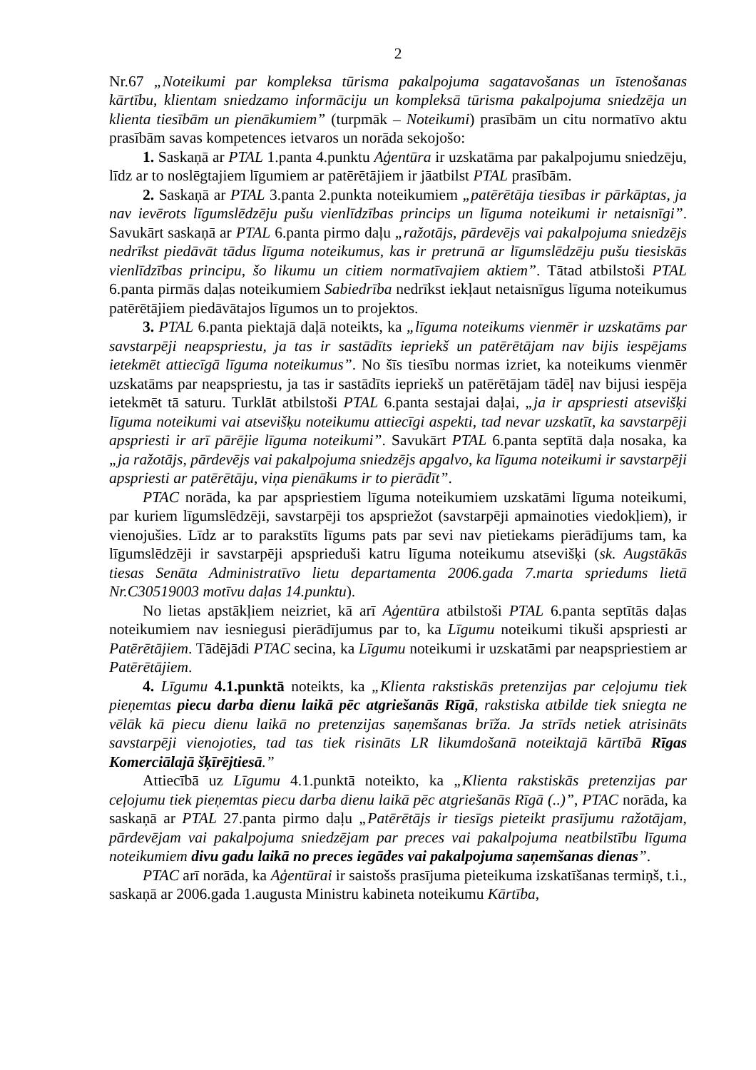2
Nr.67 „Noteikumi par kompleksa tūrisma pakalpojuma sagatavošanas un īstenošanas kārtību, klientam sniedzamo informāciju un kompleksā tūrisma pakalpojuma sniedzēja un klienta tiesībām un pienākumiem” (turpmāk – Noteikumi) prasībām un citu normatīvo aktu prasībām savas kompetences ietvaros un norāda sekojošo:
1. Saskaņā ar PTAL 1.panta 4.punktu Aģentūra ir uzskatāma par pakalpojumu sniedzēju, līdz ar to noslēgtajiem līgumiem ar patērētājiem ir jāatbilst PTAL prasībām.
2. Saskaņā ar PTAL 3.panta 2.punkta noteikumiem „patērētāja tiesības ir pārkāptas, ja nav ievērots līgumslēdzēju pušu vienlīdzības princips un līguma noteikumi ir netaisnīgi”. Savukārt saskaņā ar PTAL 6.panta pirmo daļu „ražotājs, pārdevējs vai pakalpojuma sniedzējs nedrīkst piedāvāt tādus līguma noteikumus, kas ir pretrunā ar līgumslēdzēju pušu tiesiskās vienlīdzības principu, šo likumu un citiem normatīvajiem aktiem”. Tātad atbilstoši PTAL 6.panta pirmās daļas noteikumiem Sabiedrība nedrīkst iekļaut netaisnīgus līguma noteikumus patērētājiem piedāvātajos līgumos un to projektos.
3. PTAL 6.panta piektajā daļā noteikts, ka „līguma noteikums vienmēr ir uzskatāms par savstarpēji neapspriestu, ja tas ir sastādīts iepriekš un patērētājam nav bijis iespējams ietekmēt attiecīgā līguma noteikumus”. No šīs tiesību normas izriet, ka noteikums vienmēr uzskatāms par neapspriestu, ja tas ir sastādīts iepriekš un patērētājam tādēļ nav bijusi iespēja ietekmēt tā saturu. Turklāt atbilstoši PTAL 6.panta sestajai daļai, „ja ir apspriesti atsevišķi līguma noteikumi vai atsevišķu noteikumu attiecīgi aspekti, tad nevar uzskatīt, ka savstarpēji apspriesti ir arī pārējie līguma noteikumi”. Savukārt PTAL 6.panta septītā daļa nosaka, ka „ja ražotājs, pārdevējs vai pakalpojuma sniedzējs apgalvo, ka līguma noteikumi ir savstarpēji apspriesti ar patērētāju, viņa pienākums ir to pierādīt”.
PTAC norāda, ka par apspriestiem līguma noteikumiem uzskatāmi līguma noteikumi, par kuriem līgumslēdzēji, savstarpēji tos apspriežot (savstarpēji apmainoties viedokļiem), ir vienojušies. Līdz ar to parakstīts līgums pats par sevi nav pietiekams pierādījums tam, ka līgumslēdzēji ir savstarpēji apsprieduši katru līguma noteikumu atsevišķi (sk. Augstākās tiesas Senāta Administratīvo lietu departamenta 2006.gada 7.marta spriedums lietā Nr.C30519003 motīvu daļas 14.punktu).
No lietas apstākļiem neizriet, kā arī Aģentūra atbilstoši PTAL 6.panta septītās daļas noteikumiem nav iesniegusi pierādījumus par to, ka Līgumu noteikumi tikuši apspriesti ar Patērētājiem. Tādējādi PTAC secina, ka Līgumu noteikumi ir uzskatāmi par neapspriestiem ar Patērētājiem.
4. Līgumu 4.1.punktā noteikts, ka „Klienta rakstiskās pretenzijas par ceļojumu tiek pieņemtas piecu darba dienu laikā pēc atgriešanās Rīgā, rakstiska atbilde tiek sniegta ne vēlāk kā piecu dienu laikā no pretenzijas saņemšanas brīža. Ja strīds netiek atrisināts savstarpēji vienojoties, tad tas tiek risināts LR likumdošanā noteiktajā kārtībā Rīgas Komerciālajā šķīrējtiesā.”
Attiecībā uz Līgumu 4.1.punktā noteikto, ka „Klienta rakstiskās pretenzijas par ceļojumu tiek pieņemtas piecu darba dienu laikā pēc atgriešanās Rīgā (..)”, PTAC norāda, ka saskaņā ar PTAL 27.panta pirmo daļu „Patērētājs ir tiesīgs pieteikt prasījumu ražotājam, pārdevējam vai pakalpojuma sniedzējam par preces vai pakalpojuma neatbilstību līguma noteikumiem divu gadu laikā no preces iegādes vai pakalpojuma saņemšanas dienas”.
PTAC arī norāda, ka Aģentūrai ir saistošs prasījuma pieteikuma izskatīšanas termiņš, t.i., saskaņā ar 2006.gada 1.augusta Ministru kabineta noteikumu Kārtība,